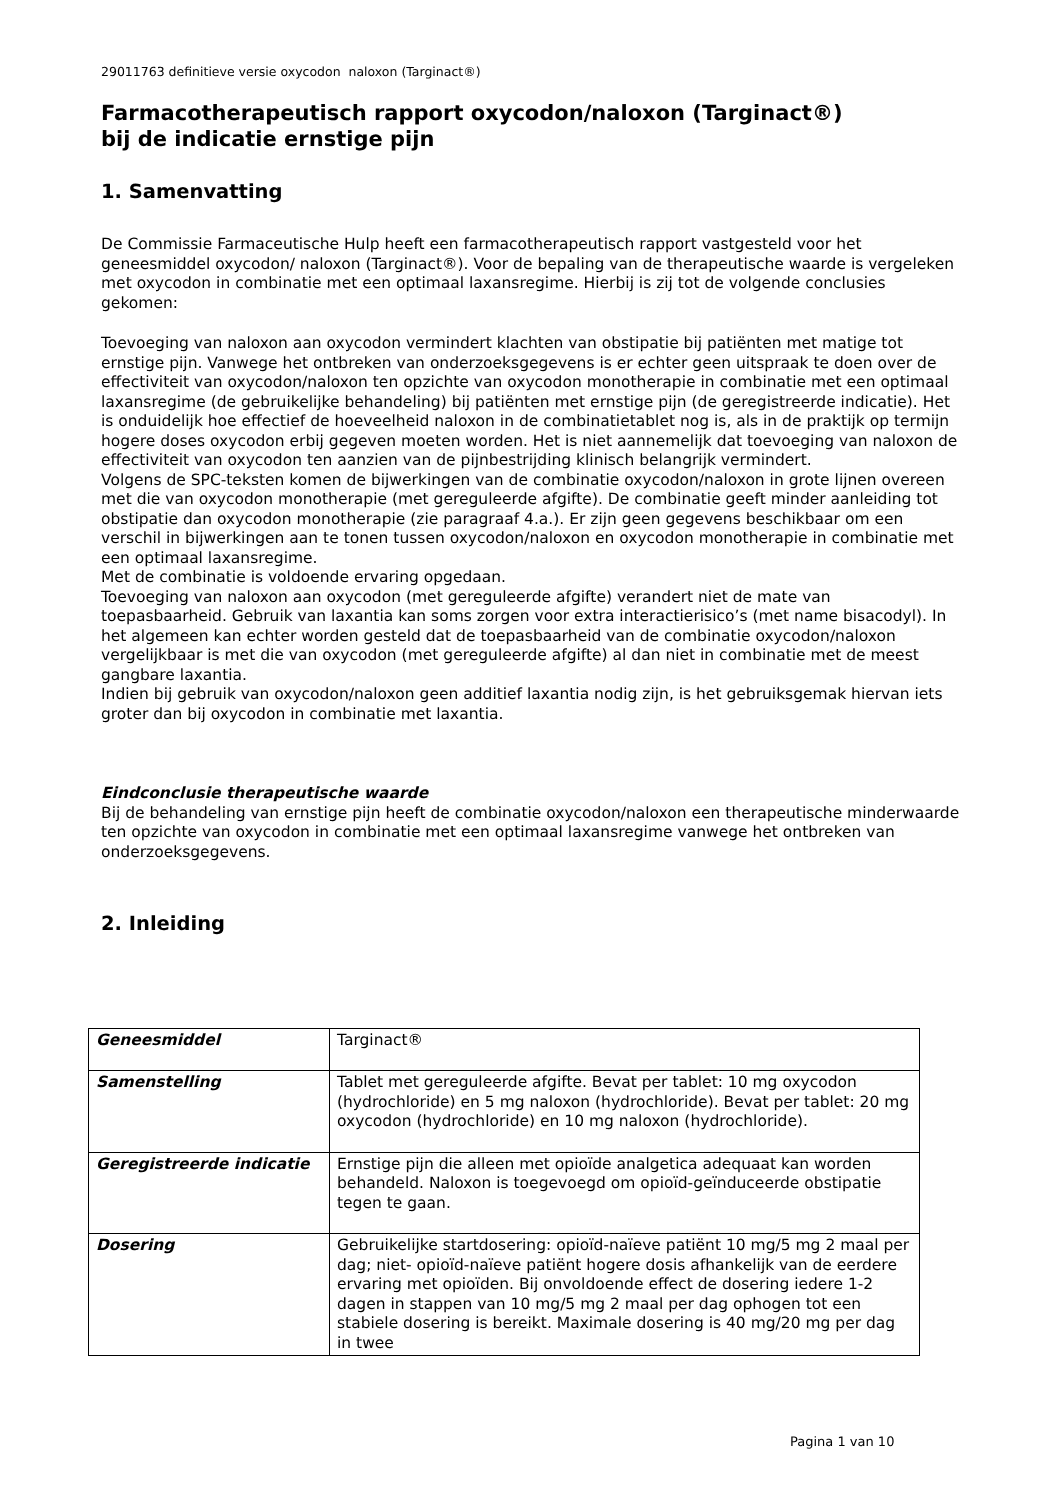29011763 definitieve versie oxycodon naloxon (Targinact®)
Farmacotherapeutisch rapport oxycodon/naloxon (Targinact®)
bij de indicatie ernstige pijn
1. Samenvatting
De Commissie Farmaceutische Hulp heeft een farmacotherapeutisch rapport vastgesteld voor het geneesmiddel oxycodon/ naloxon (Targinact®). Voor de bepaling van de therapeutische waarde is vergeleken met oxycodon in combinatie met een optimaal laxansregime. Hierbij is zij tot de volgende conclusies gekomen:
Toevoeging van naloxon aan oxycodon vermindert klachten van obstipatie bij patiënten met matige tot ernstige pijn. Vanwege het ontbreken van onderzoeksgegevens is er echter geen uitspraak te doen over de effectiviteit van oxycodon/naloxon ten opzichte van oxycodon monotherapie in combinatie met een optimaal laxansregime (de gebruikelijke behandeling) bij patiënten met ernstige pijn (de geregistreerde indicatie). Het is onduidelijk hoe effectief de hoeveelheid naloxon in de combinatietablet nog is, als in de praktijk op termijn hogere doses oxycodon erbij gegeven moeten worden. Het is niet aannemelijk dat toevoeging van naloxon de effectiviteit van oxycodon ten aanzien van de pijnbestrijding klinisch belangrijk vermindert.
Volgens de SPC-teksten komen de bijwerkingen van de combinatie oxycodon/naloxon in grote lijnen overeen met die van oxycodon monotherapie (met gereguleerde afgifte). De combinatie geeft minder aanleiding tot obstipatie dan oxycodon monotherapie (zie paragraaf 4.a.). Er zijn geen gegevens beschikbaar om een verschil in bijwerkingen aan te tonen tussen oxycodon/naloxon en oxycodon monotherapie in combinatie met een optimaal laxansregime.
Met de combinatie is voldoende ervaring opgedaan.
Toevoeging van naloxon aan oxycodon (met gereguleerde afgifte) verandert niet de mate van toepasbaarheid. Gebruik van laxantia kan soms zorgen voor extra interactierisico’s (met name bisacodyl). In het algemeen kan echter worden gesteld dat de toepasbaarheid van de combinatie oxycodon/naloxon vergelijkbaar is met die van oxycodon (met gereguleerde afgifte) al dan niet in combinatie met de meest gangbare laxantia.
Indien bij gebruik van oxycodon/naloxon geen additief laxantia nodig zijn, is het gebruiksgemak hiervan iets groter dan bij oxycodon in combinatie met laxantia.
Eindconclusie therapeutische waarde
Bij de behandeling van ernstige pijn heeft de combinatie oxycodon/naloxon een therapeutische minderwaarde ten opzichte van oxycodon in combinatie met een optimaal laxansregime vanwege het ontbreken van onderzoeksgegevens.
2. Inleiding
| Geneesmiddel | Targinact® |
| Samenstelling | Tablet met gereguleerde afgifte. Bevat per tablet: 10 mg oxycodon (hydrochloride) en 5 mg naloxon (hydrochloride). Bevat per tablet: 20 mg oxycodon (hydrochloride) en 10 mg naloxon (hydrochloride). |
| Geregistreerde indicatie | Ernstige pijn die alleen met opioïde analgetica adequaat kan worden behandeld. Naloxon is toegevoegd om opioïd-geïnduceerde obstipatie tegen te gaan. |
| Dosering | Gebruikelijke startdosering: opioïd-naïeve patiënt 10 mg/5 mg 2 maal per dag; niet- opioïd-naïeve patiënt hogere dosis afhankelijk van de eerdere ervaring met opioïden. Bij onvoldoende effect de dosering iedere 1-2 dagen in stappen van 10 mg/5 mg 2 maal per dag ophogen tot een stabiele dosering is bereikt. Maximale dosering is 40 mg/20 mg per dag in twee |
Pagina 1 van 10